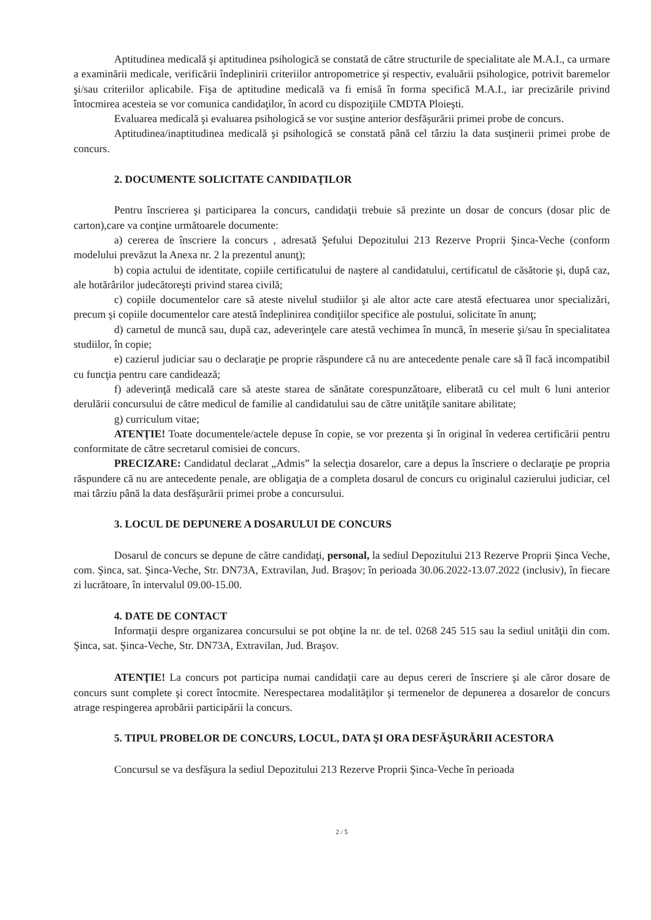Aptitudinea medicală şi aptitudinea psihologică se constată de către structurile de specialitate ale M.A.I., ca urmare a examinării medicale, verificării îndeplinirii criteriilor antropometrice şi respectiv, evaluării psihologice, potrivit baremelor şi/sau criteriilor aplicabile. Fişa de aptitudine medicală va fi emisă în forma specifică M.A.I., iar precizările privind întocmirea acesteia se vor comunica candidaţilor, în acord cu dispoziţiile CMDTA Ploieşti.
Evaluarea medicală şi evaluarea psihologică se vor susţine anterior desfăşurării primei probe de concurs.
Aptitudinea/inaptitudinea medicală şi psihologică se constată până cel târziu la data susţinerii primei probe de concurs.
2. DOCUMENTE SOLICITATE CANDIDAŢILOR
Pentru înscrierea şi participarea la concurs, candidaţii trebuie să prezinte un dosar de concurs (dosar plic de carton),care va conţine următoarele documente:
a) cererea de înscriere la concurs , adresată Şefului Depozitului 213 Rezerve Proprii Şinca-Veche (conform modelului prevăzut la Anexa nr. 2 la prezentul anunţ);
b) copia actului de identitate, copiile certificatului de naştere al candidatului, certificatul de căsătorie şi, după caz, ale hotărârilor judecătoreşti privind starea civilă;
c) copiile documentelor care să ateste nivelul studiilor şi ale altor acte care atestă efectuarea unor specializări, precum şi copiile documentelor care atestă îndeplinirea condiţiilor specifice ale postului, solicitate în anunţ;
d) carnetul de muncă sau, după caz, adeverinţele care atestă vechimea în muncă, în meserie şi/sau în specialitatea studiilor, în copie;
e) cazierul judiciar sau o declaraţie pe proprie răspundere că nu are antecedente penale care să îl facă incompatibil cu funcţia pentru care candidează;
f) adeverinţă medicală care să ateste starea de sănătate corespunzătoare, eliberată cu cel mult 6 luni anterior derulării concursului de către medicul de familie al candidatului sau de către unităţile sanitare abilitate;
g) curriculum vitae;
ATENŢIE! Toate documentele/actele depuse în copie, se vor prezenta şi în original în vederea certificării pentru conformitate de către secretarul comisiei de concurs.
PRECIZARE: Candidatul declarat „Admis” la selecţia dosarelor, care a depus la înscriere o declaraţie pe propria răspundere că nu are antecedente penale, are obligaţia de a completa dosarul de concurs cu originalul cazierului judiciar, cel mai târziu până la data desfăşurării primei probe a concursului.
3. LOCUL DE DEPUNERE A DOSARULUI DE CONCURS
Dosarul de concurs se depune de către candidaţi, personal, la sediul Depozitului 213 Rezerve Proprii Şinca Veche, com. Şinca, sat. Şinca-Veche, Str. DN73A, Extravilan, Jud. Braşov; în perioada 30.06.2022-13.07.2022 (inclusiv), în fiecare zi lucrătoare, în intervalul 09.00-15.00.
4. DATE DE CONTACT
Informaţii despre organizarea concursului se pot obţine la nr. de tel. 0268 245 515 sau la sediul unităţii din com. Şinca, sat. Şinca-Veche, Str. DN73A, Extravilan, Jud. Braşov.
ATENŢIE! La concurs pot participa numai candidaţii care au depus cereri de înscriere şi ale căror dosare de concurs sunt complete şi corect întocmite. Nerespectarea modalităţilor şi termenelor de depunerea a dosarelor de concurs atrage respingerea aprobării participării la concurs.
5. TIPUL PROBELOR DE CONCURS, LOCUL, DATA ŞI ORA DESFĂŞURĂRII ACESTORA
Concursul se va desfăşura la sediul Depozitului 213 Rezerve Proprii Şinca-Veche în perioada
2 / 5